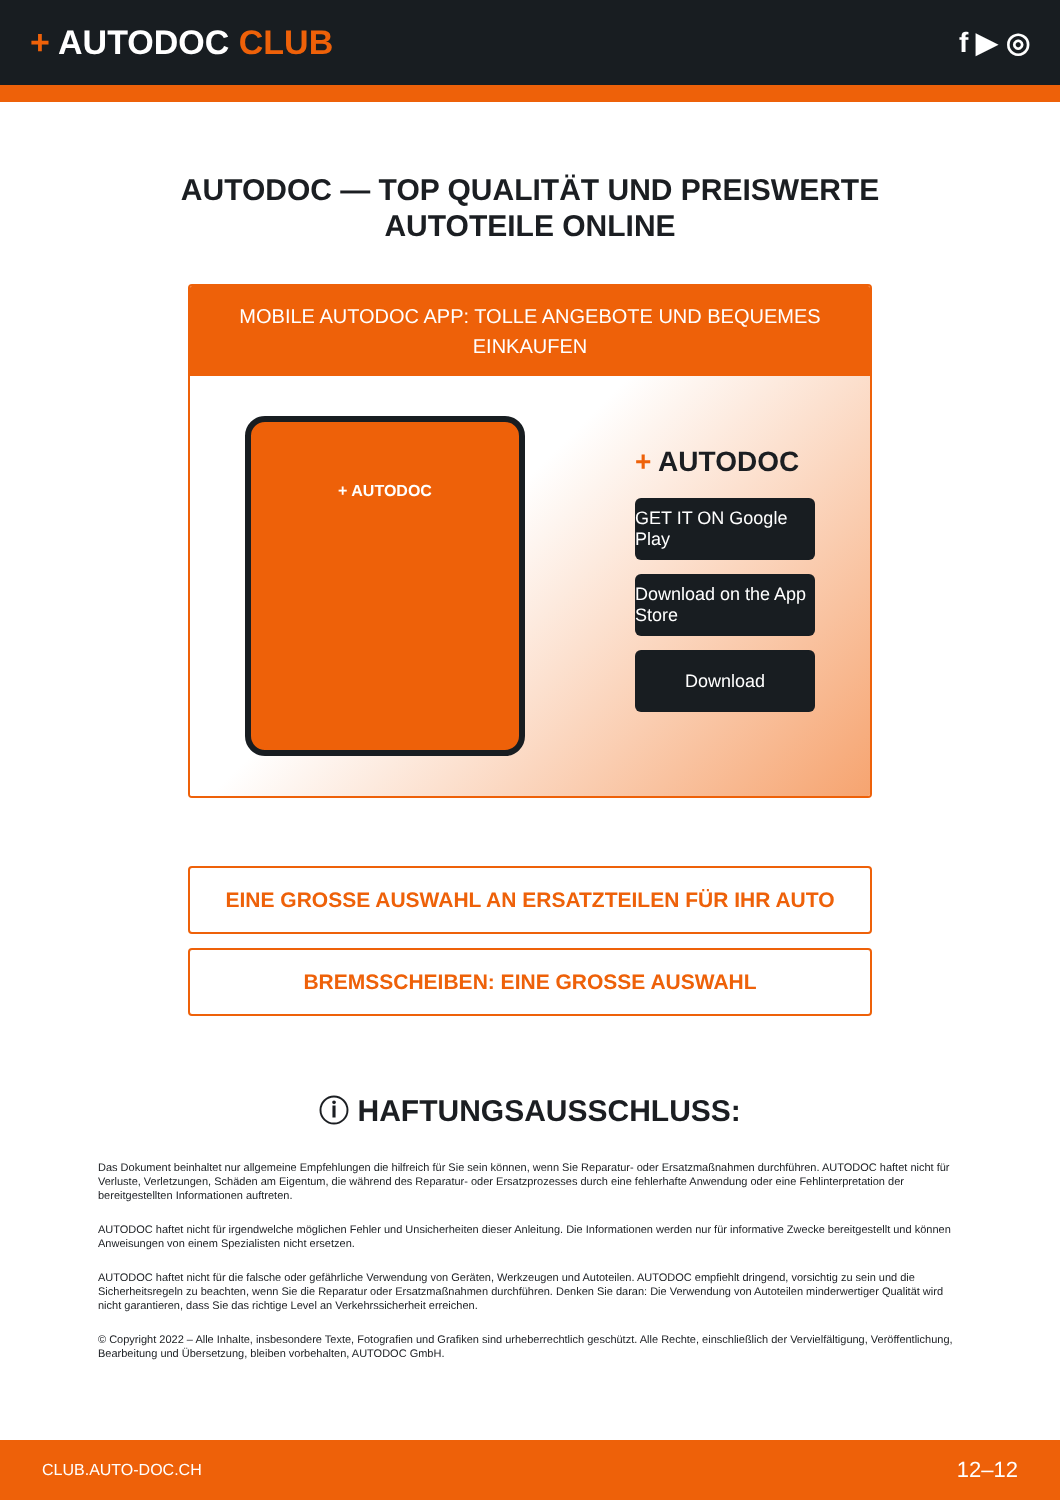+ AUTODOC CLUB
f ▶ ◎
AUTODOC — TOP QUALITÄT UND PREISWERTE
AUTOTEILE ONLINE
MOBILE AUTODOC APP: TOLLE ANGEBOTE UND BEQUEMES EINKAUFEN
+ AUTODOC
+ AUTODOC
GET IT ON Google Play
Download on the App Store
Download
EINE GROSSE AUSWAHL AN ERSATZTEILEN FÜR IHR AUTO
BREMSSCHEIBEN: EINE GROSSE AUSWAHL
ⓘ HAFTUNGSAUSSCHLUSS:
Das Dokument beinhaltet nur allgemeine Empfehlungen die hilfreich für Sie sein können, wenn Sie Reparatur- oder Ersatzmaßnahmen durchführen. AUTODOC haftet nicht für Verluste, Verletzungen, Schäden am Eigentum, die während des Reparatur- oder Ersatzprozesses durch eine fehlerhafte Anwendung oder eine Fehlinterpretation der bereitgestellten Informationen auftreten.
AUTODOC haftet nicht für irgendwelche möglichen Fehler und Unsicherheiten dieser Anleitung. Die Informationen werden nur für informative Zwecke bereitgestellt und können Anweisungen von einem Spezialisten nicht ersetzen.
AUTODOC haftet nicht für die falsche oder gefährliche Verwendung von Geräten, Werkzeugen und Autoteilen. AUTODOC empfiehlt dringend, vorsichtig zu sein und die Sicherheitsregeln zu beachten, wenn Sie die Reparatur oder Ersatzmaßnahmen durchführen. Denken Sie daran: Die Verwendung von Autoteilen minderwertiger Qualität wird nicht garantieren, dass Sie das richtige Level an Verkehrssicherheit erreichen.
© Copyright 2022 – Alle Inhalte, insbesondere Texte, Fotografien und Grafiken sind urheberrechtlich geschützt. Alle Rechte, einschließlich der Vervielfältigung, Veröffentlichung, Bearbeitung und Übersetzung, bleiben vorbehalten, AUTODOC GmbH.
CLUB.AUTO-DOC.CH 12–12